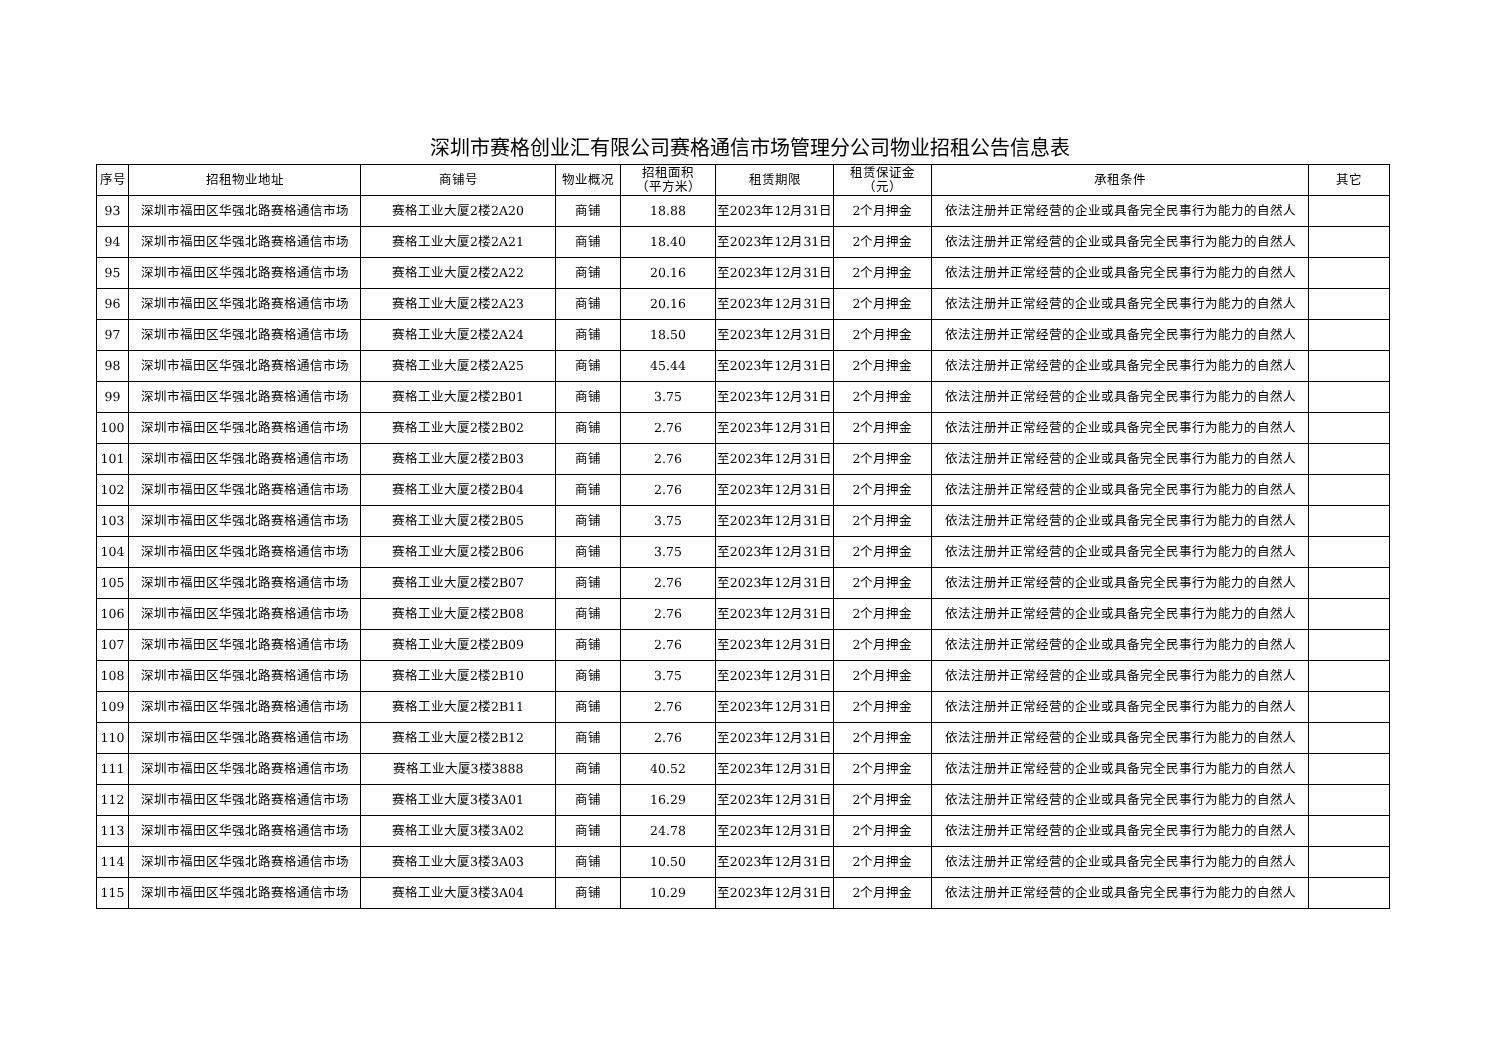深圳市赛格创业汇有限公司赛格通信市场管理分公司物业招租公告信息表
| 序号 | 招租物业地址 | 商铺号 | 物业概况 | 招租面积 （平方米） | 租赁期限 | 租赁保证金 （元） | 承租条件 | 其它 |
| --- | --- | --- | --- | --- | --- | --- | --- | --- |
| 93 | 深圳市福田区华强北路赛格通信市场 | 赛格工业大厦2楼2A20 | 商铺 | 18.88 | 至2023年12月31日 | 2个月押金 | 依法注册并正常经营的企业或具备完全民事行为能力的自然人 | |
| 94 | 深圳市福田区华强北路赛格通信市场 | 赛格工业大厦2楼2A21 | 商铺 | 18.40 | 至2023年12月31日 | 2个月押金 | 依法注册并正常经营的企业或具备完全民事行为能力的自然人 | |
| 95 | 深圳市福田区华强北路赛格通信市场 | 赛格工业大厦2楼2A22 | 商铺 | 20.16 | 至2023年12月31日 | 2个月押金 | 依法注册并正常经营的企业或具备完全民事行为能力的自然人 | |
| 96 | 深圳市福田区华强北路赛格通信市场 | 赛格工业大厦2楼2A23 | 商铺 | 20.16 | 至2023年12月31日 | 2个月押金 | 依法注册并正常经营的企业或具备完全民事行为能力的自然人 | |
| 97 | 深圳市福田区华强北路赛格通信市场 | 赛格工业大厦2楼2A24 | 商铺 | 18.50 | 至2023年12月31日 | 2个月押金 | 依法注册并正常经营的企业或具备完全民事行为能力的自然人 | |
| 98 | 深圳市福田区华强北路赛格通信市场 | 赛格工业大厦2楼2A25 | 商铺 | 45.44 | 至2023年12月31日 | 2个月押金 | 依法注册并正常经营的企业或具备完全民事行为能力的自然人 | |
| 99 | 深圳市福田区华强北路赛格通信市场 | 赛格工业大厦2楼2B01 | 商铺 | 3.75 | 至2023年12月31日 | 2个月押金 | 依法注册并正常经营的企业或具备完全民事行为能力的自然人 | |
| 100 | 深圳市福田区华强北路赛格通信市场 | 赛格工业大厦2楼2B02 | 商铺 | 2.76 | 至2023年12月31日 | 2个月押金 | 依法注册并正常经营的企业或具备完全民事行为能力的自然人 | |
| 101 | 深圳市福田区华强北路赛格通信市场 | 赛格工业大厦2楼2B03 | 商铺 | 2.76 | 至2023年12月31日 | 2个月押金 | 依法注册并正常经营的企业或具备完全民事行为能力的自然人 | |
| 102 | 深圳市福田区华强北路赛格通信市场 | 赛格工业大厦2楼2B04 | 商铺 | 2.76 | 至2023年12月31日 | 2个月押金 | 依法注册并正常经营的企业或具备完全民事行为能力的自然人 | |
| 103 | 深圳市福田区华强北路赛格通信市场 | 赛格工业大厦2楼2B05 | 商铺 | 3.75 | 至2023年12月31日 | 2个月押金 | 依法注册并正常经营的企业或具备完全民事行为能力的自然人 | |
| 104 | 深圳市福田区华强北路赛格通信市场 | 赛格工业大厦2楼2B06 | 商铺 | 3.75 | 至2023年12月31日 | 2个月押金 | 依法注册并正常经营的企业或具备完全民事行为能力的自然人 | |
| 105 | 深圳市福田区华强北路赛格通信市场 | 赛格工业大厦2楼2B07 | 商铺 | 2.76 | 至2023年12月31日 | 2个月押金 | 依法注册并正常经营的企业或具备完全民事行为能力的自然人 | |
| 106 | 深圳市福田区华强北路赛格通信市场 | 赛格工业大厦2楼2B08 | 商铺 | 2.76 | 至2023年12月31日 | 2个月押金 | 依法注册并正常经营的企业或具备完全民事行为能力的自然人 | |
| 107 | 深圳市福田区华强北路赛格通信市场 | 赛格工业大厦2楼2B09 | 商铺 | 2.76 | 至2023年12月31日 | 2个月押金 | 依法注册并正常经营的企业或具备完全民事行为能力的自然人 | |
| 108 | 深圳市福田区华强北路赛格通信市场 | 赛格工业大厦2楼2B10 | 商铺 | 3.75 | 至2023年12月31日 | 2个月押金 | 依法注册并正常经营的企业或具备完全民事行为能力的自然人 | |
| 109 | 深圳市福田区华强北路赛格通信市场 | 赛格工业大厦2楼2B11 | 商铺 | 2.76 | 至2023年12月31日 | 2个月押金 | 依法注册并正常经营的企业或具备完全民事行为能力的自然人 | |
| 110 | 深圳市福田区华强北路赛格通信市场 | 赛格工业大厦2楼2B12 | 商铺 | 2.76 | 至2023年12月31日 | 2个月押金 | 依法注册并正常经营的企业或具备完全民事行为能力的自然人 | |
| 111 | 深圳市福田区华强北路赛格通信市场 | 赛格工业大厦3楼3888 | 商铺 | 40.52 | 至2023年12月31日 | 2个月押金 | 依法注册并正常经营的企业或具备完全民事行为能力的自然人 | |
| 112 | 深圳市福田区华强北路赛格通信市场 | 赛格工业大厦3楼3A01 | 商铺 | 16.29 | 至2023年12月31日 | 2个月押金 | 依法注册并正常经营的企业或具备完全民事行为能力的自然人 | |
| 113 | 深圳市福田区华强北路赛格通信市场 | 赛格工业大厦3楼3A02 | 商铺 | 24.78 | 至2023年12月31日 | 2个月押金 | 依法注册并正常经营的企业或具备完全民事行为能力的自然人 | |
| 114 | 深圳市福田区华强北路赛格通信市场 | 赛格工业大厦3楼3A03 | 商铺 | 10.50 | 至2023年12月31日 | 2个月押金 | 依法注册并正常经营的企业或具备完全民事行为能力的自然人 | |
| 115 | 深圳市福田区华强北路赛格通信市场 | 赛格工业大厦3楼3A04 | 商铺 | 10.29 | 至2023年12月31日 | 2个月押金 | 依法注册并正常经营的企业或具备完全民事行为能力的自然人 | |